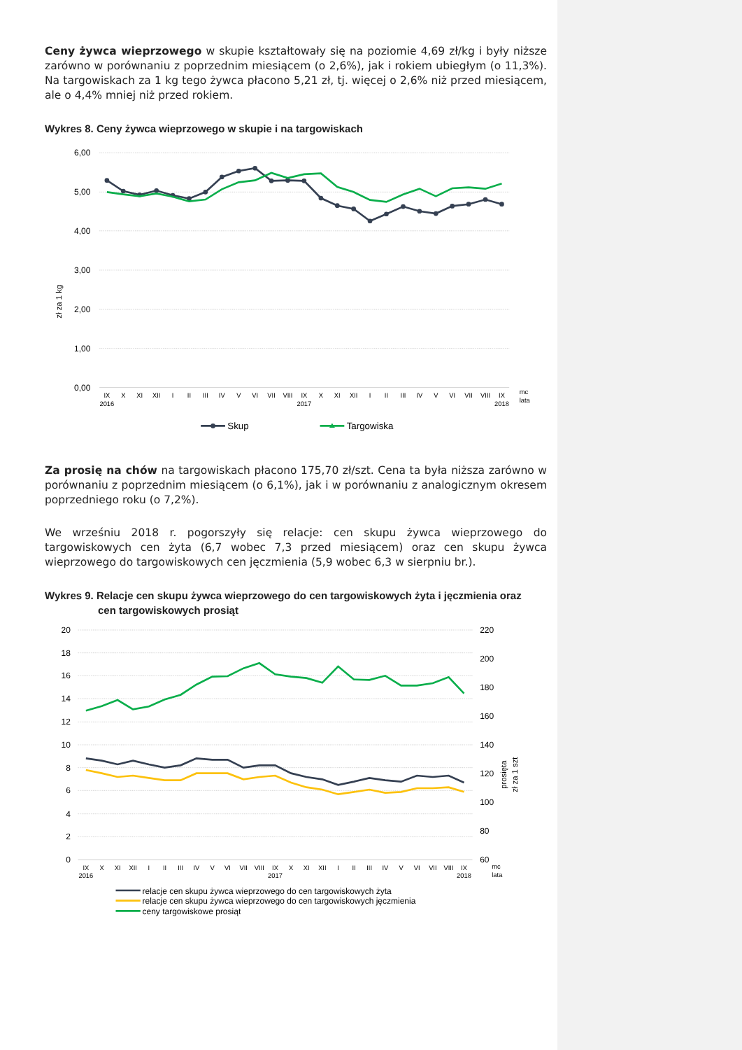Ceny żywca wieprzowego w skupie kształtowały się na poziomie 4,69 zł/kg i były niższe zarówno w porównaniu z poprzednim miesiącem (o 2,6%), jak i rokiem ubiegłym (o 11,3%). Na targowiskach za 1 kg tego żywca płacono 5,21 zł, tj. więcej o 2,6% niż przed miesiącem, ale o 4,4% mniej niż przed rokiem.
Wykres 8. Ceny żywca wieprzowego w skupie i na targowiskach
6,00
5,00
4,00
3,00
2,00
1,00
0,00
zł za 1 kg
IX
X
XI
XII
I
II
III
IV
V
VI
VII
VIII
IX
X
XI
XII
I
II
III
IV
V
VI
VII
VIII
IX
2016
2017
2018
mc
lata
Skup
Targowiska
Za prosię na chów na targowiskach płacono 175,70 zł/szt. Cena ta była niższa zarówno w porównaniu z poprzednim miesiącem (o 6,1%), jak i w porównaniu z analogicznym okresem poprzedniego roku (o 7,2%).
We wrześniu 2018 r. pogorszyły się relacje: cen skupu żywca wieprzowego do targowiskowych cen żyta (6,7 wobec 7,3 przed miesiącem) oraz cen skupu żywca wieprzowego do targowiskowych cen jęczmienia (5,9 wobec 6,3 w sierpniu br.).
Wykres 9. Relacje cen skupu żywca wieprzowego do cen targowiskowych żyta i jęczmienia oraz
cen targowiskowych prosiąt
20
18
16
14
12
10
8
6
4
2
0
220
200
180
160
140
120
100
80
60
prosięta
zł za 1 szt
IX
X
XI
XII
I
II
III
IV
V
VI
VII
VIII
IX
X
XI
XII
I
II
III
IV
V
VI
VII
VIII
IX
2016
2017
2018
mc
lata
relacje cen skupu żywca wieprzowego do cen targowiskowych żyta
relacje cen skupu żywca wieprzowego do cen targowiskowych jęczmienia
ceny targowiskowe prosiąt